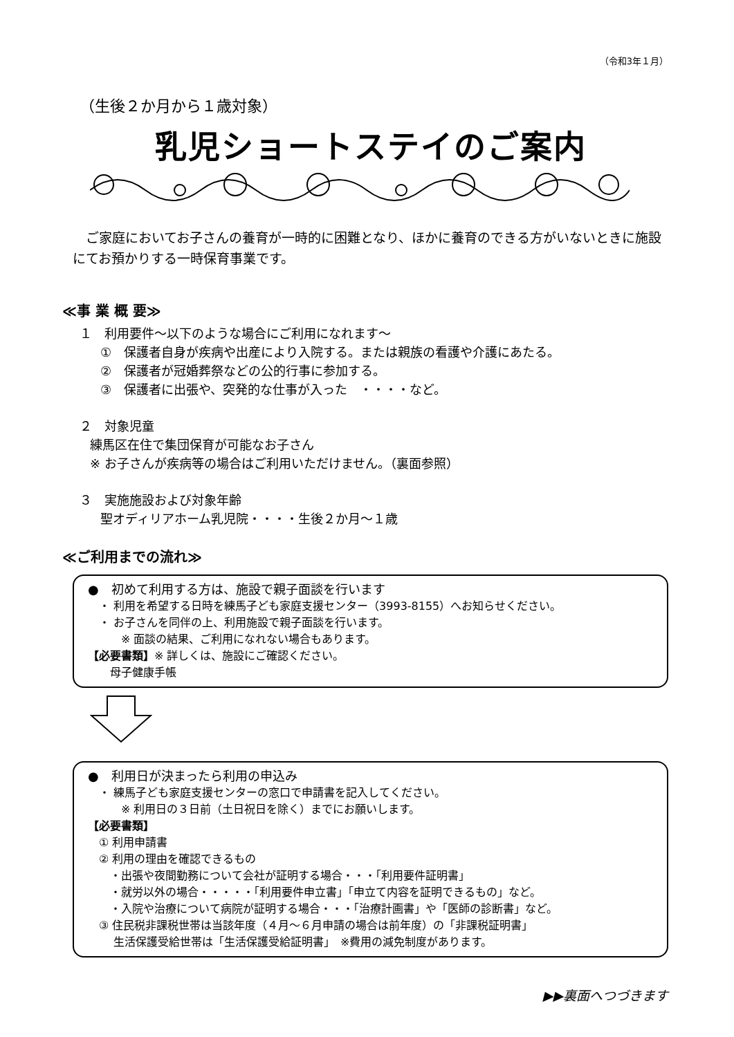（令和3年１月）
（生後２か月から１歳対象）
乳児ショートステイのご案内
ご家庭においてお子さんの養育が一時的に困難となり、ほかに養育のできる方がいないときに施設にてお預かりする一時保育事業です。
≪事 業 概 要≫
１　利用要件～以下のような場合にご利用になれます～
①　保護者自身が疾病や出産により入院する。または親族の看護や介護にあたる。
②　保護者が冠婚葬祭などの公的行事に参加する。
③　保護者に出張や、突発的な仕事が入った　・・・・など。
２　対象児童
練馬区在住で集団保育が可能なお子さん
※ お子さんが疾病等の場合はご利用いただけません。（裏面参照）
３　実施施設および対象年齢
聖オディリアホーム乳児院・・・・生後２か月～１歳
≪ご利用までの流れ≫
●　初めて利用する方は、施設で親子面談を行います
　・ 利用を希望する日時を練馬子ども家庭支援センター（3993-8155）へお知らせください。
　・ お子さんを同伴の上、利用施設で親子面談を行います。
　　　※ 面談の結果、ご利用になれない場合もあります。
【必要書類】※ 詳しくは、施設にご確認ください。
　　母子健康手帳
●　利用日が決まったら利用の申込み
　・ 練馬子ども家庭支援センターの窓口で申請書を記入してください。
　　　※ 利用日の３日前（土日祝日を除く）までにお願いします。
【必要書類】
　① 利用申請書
　② 利用の理由を確認できるもの
　　・出張や夜間勤務について会社が証明する場合・・・「利用要件証明書」
　　・就労以外の場合・・・・・「利用要件申立書」「申立て内容を証明できるもの」など。
　　・入院や治療について病院が証明する場合・・・「治療計画書」や「医師の診断書」など。
　③ 住民税非課税世帯は当該年度（４月～６月申請の場合は前年度）の「非課税証明書」
　　 生活保護受給世帯は「生活保護受給証明書」　※費用の減免制度があります。
▶▶裏面へつづきます